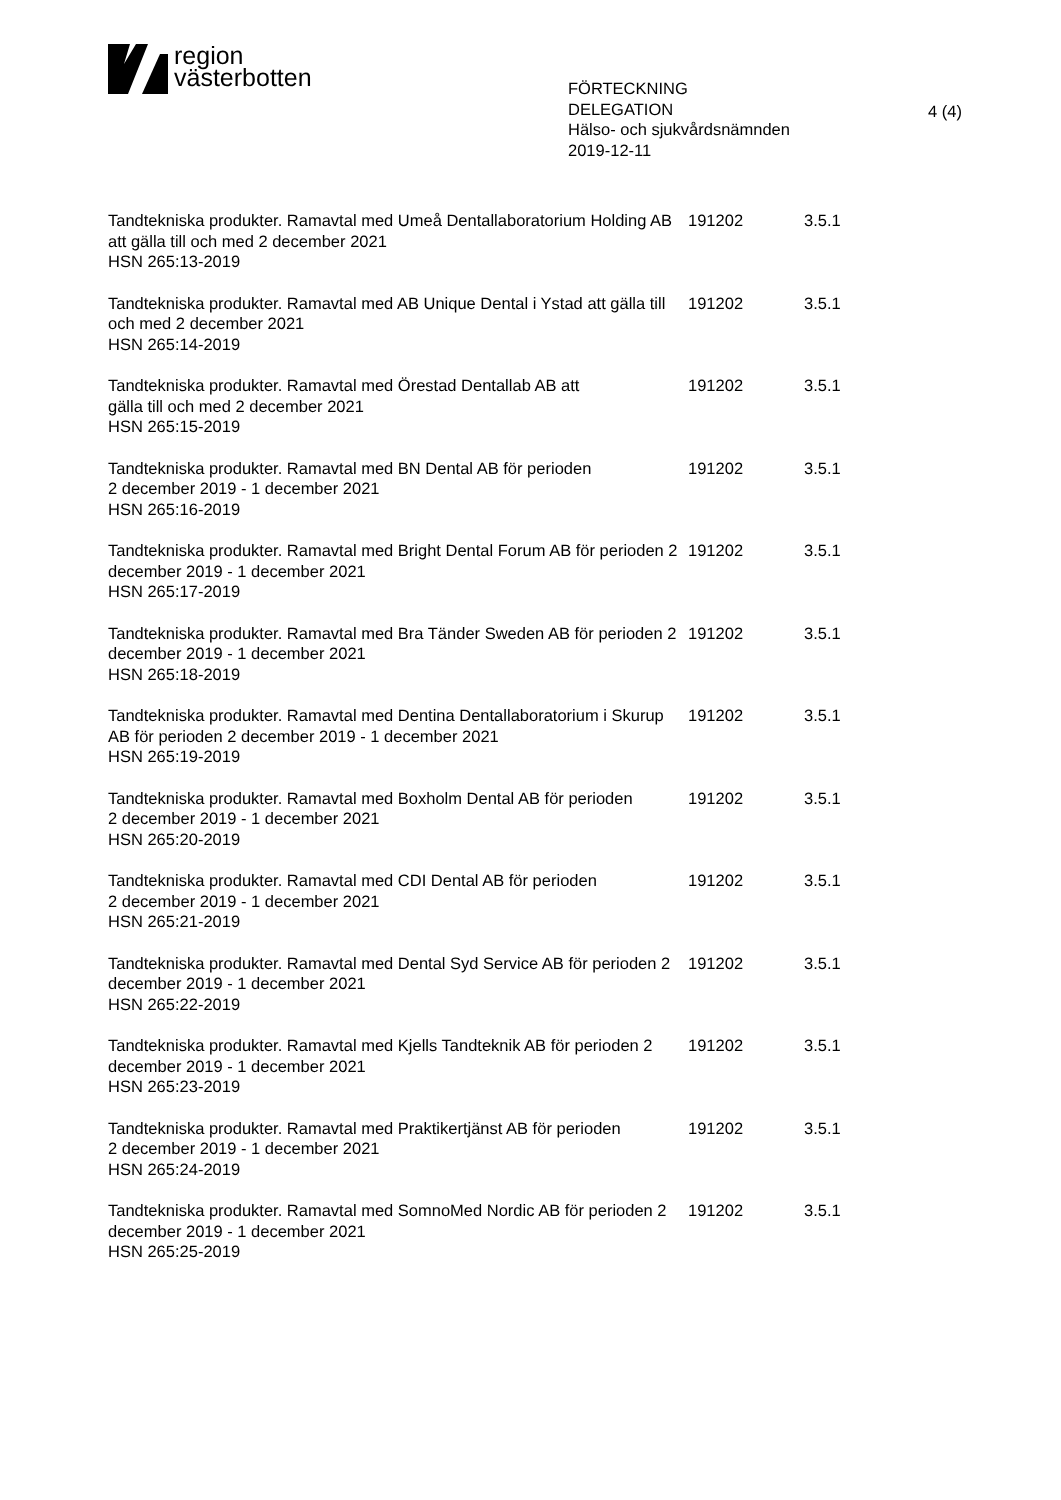region
västerbotten
FÖRTECKNING
DELEGATION
Hälso- och sjukvårdsnämnden
2019-12-11
4 (4)
| Tandtekniska produkter. Ramavtal med Umeå Dentallaboratorium Holding AB att gälla till och med 2 december 2021 HSN 265:13-2019 | 191202 | 3.5.1 |
| Tandtekniska produkter. Ramavtal med AB Unique Dental i Ystad att gälla till och med 2 december 2021 HSN 265:14-2019 | 191202 | 3.5.1 |
| Tandtekniska produkter. Ramavtal med Örestad Dentallab AB att gälla till och med 2 december 2021 HSN 265:15-2019 | 191202 | 3.5.1 |
| Tandtekniska produkter. Ramavtal med BN Dental AB för perioden 2 december 2019 - 1 december 2021 HSN 265:16-2019 | 191202 | 3.5.1 |
| Tandtekniska produkter. Ramavtal med Bright Dental Forum AB för perioden 2 december 2019 - 1 december 2021 HSN 265:17-2019 | 191202 | 3.5.1 |
| Tandtekniska produkter. Ramavtal med Bra Tänder Sweden AB för perioden 2 december 2019 - 1 december 2021 HSN 265:18-2019 | 191202 | 3.5.1 |
| Tandtekniska produkter. Ramavtal med Dentina Dentallaboratorium i Skurup AB för perioden 2 december 2019 - 1 december 2021 HSN 265:19-2019 | 191202 | 3.5.1 |
| Tandtekniska produkter. Ramavtal med Boxholm Dental AB för perioden 2 december 2019 - 1 december 2021 HSN 265:20-2019 | 191202 | 3.5.1 |
| Tandtekniska produkter. Ramavtal med CDI Dental AB för perioden 2 december 2019 - 1 december 2021 HSN 265:21-2019 | 191202 | 3.5.1 |
| Tandtekniska produkter. Ramavtal med Dental Syd Service AB för perioden 2 december 2019 - 1 december 2021 HSN 265:22-2019 | 191202 | 3.5.1 |
| Tandtekniska produkter. Ramavtal med Kjells Tandteknik AB för perioden 2 december 2019 - 1 december 2021 HSN 265:23-2019 | 191202 | 3.5.1 |
| Tandtekniska produkter. Ramavtal med Praktikertjänst AB för perioden 2 december 2019 - 1 december 2021 HSN 265:24-2019 | 191202 | 3.5.1 |
| Tandtekniska produkter. Ramavtal med SomnoMed Nordic AB för perioden 2 december 2019 - 1 december 2021 HSN 265:25-2019 | 191202 | 3.5.1 |